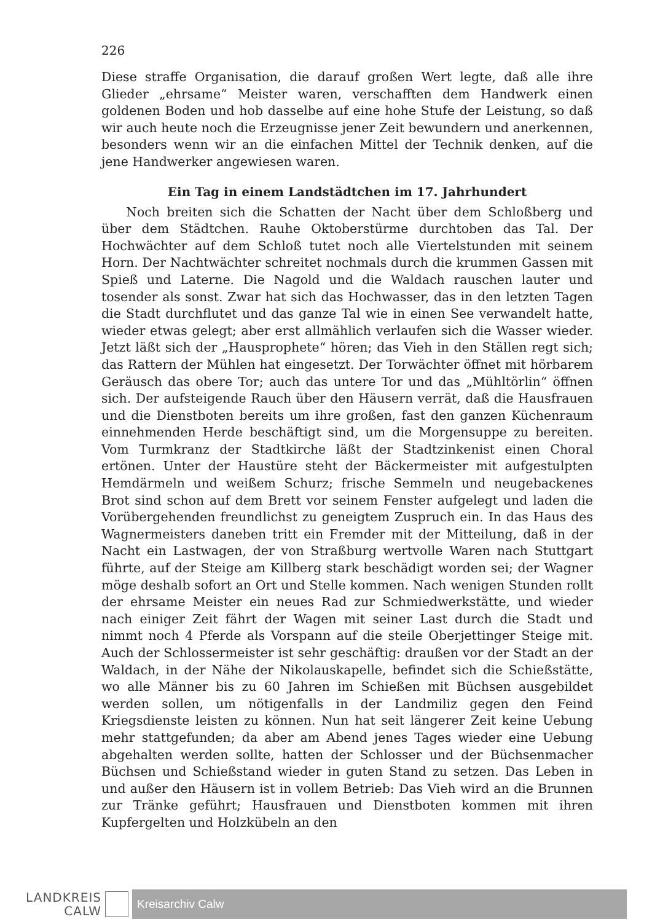226
Diese straffe Organisation, die darauf großen Wert legte, daß alle ihre Glieder „ehrsame“ Meister waren, verschafften dem Handwerk einen goldenen Boden und hob dasselbe auf eine hohe Stufe der Leistung, so daß wir auch heute noch die Erzeugnisse jener Zeit bewundern und anerkennen, besonders wenn wir an die einfachen Mittel der Technik denken, auf die jene Handwerker angewiesen waren.
Ein Tag in einem Landstädtchen im 17. Jahrhundert
Noch breiten sich die Schatten der Nacht über dem Schloßberg und über dem Städtchen. Rauhe Oktoberstürme durchtoben das Tal. Der Hochwächter auf dem Schloß tutet noch alle Viertelstunden mit seinem Horn. Der Nachtwächter schreitet nochmals durch die krummen Gassen mit Spieß und Laterne. Die Nagold und die Waldach rauschen lauter und tosender als sonst. Zwar hat sich das Hochwasser, das in den letzten Tagen die Stadt durchflutet und das ganze Tal wie in einen See verwandelt hatte, wieder etwas gelegt; aber erst allmählich verlaufen sich die Wasser wieder. Jetzt läßt sich der „Hausprophete“ hören; das Vieh in den Ställen regt sich; das Rattern der Mühlen hat eingesetzt. Der Torwächter öffnet mit hörbarem Geräusch das obere Tor; auch das untere Tor und das „Mühltörlin“ öffnen sich. Der aufsteigende Rauch über den Häusern verrät, daß die Hausfrauen und die Dienstboten bereits um ihre großen, fast den ganzen Küchenraum einnehmenden Herde beschäftigt sind, um die Morgensuppe zu bereiten. Vom Turmkranz der Stadtkirche läßt der Stadtzinkenist einen Choral ertönen. Unter der Haustüre steht der Bäckermeister mit aufgestulpten Hemdärmeln und weißem Schurz; frische Semmeln und neugebackenes Brot sind schon auf dem Brett vor seinem Fenster aufgelegt und laden die Vorübergehenden freundlichst zu geneigtem Zuspruch ein. In das Haus des Wagnermeisters daneben tritt ein Fremder mit der Mitteilung, daß in der Nacht ein Lastwagen, der von Straßburg wertvolle Waren nach Stuttgart führte, auf der Steige am Killberg stark beschädigt worden sei; der Wagner möge deshalb sofort an Ort und Stelle kommen. Nach wenigen Stunden rollt der ehrsame Meister ein neues Rad zur Schmiedwerkstätte, und wieder nach einiger Zeit fährt der Wagen mit seiner Last durch die Stadt und nimmt noch 4 Pferde als Vorspann auf die steile Oberjettinger Steige mit. Auch der Schlossermeister ist sehr geschäftig: draußen vor der Stadt an der Waldach, in der Nähe der Nikolauskapelle, befindet sich die Schießstätte, wo alle Männer bis zu 60 Jahren im Schießen mit Büchsen ausgebildet werden sollen, um nötigenfalls in der Landmiliz gegen den Feind Kriegsdienste leisten zu können. Nun hat seit längerer Zeit keine Uebung mehr stattgefunden; da aber am Abend jenes Tages wieder eine Uebung abgehalten werden sollte, hatten der Schlosser und der Büchsenmacher Büchsen und Schießstand wieder in guten Stand zu setzen. Das Leben in und außer den Häusern ist in vollem Betrieb: Das Vieh wird an die Brunnen zur Tränke geführt; Hausfrauen und Dienstboten kommen mit ihren Kupfergelten und Holzkübeln an den
LANDKREIS
CALW
Kreisarchiv Calw